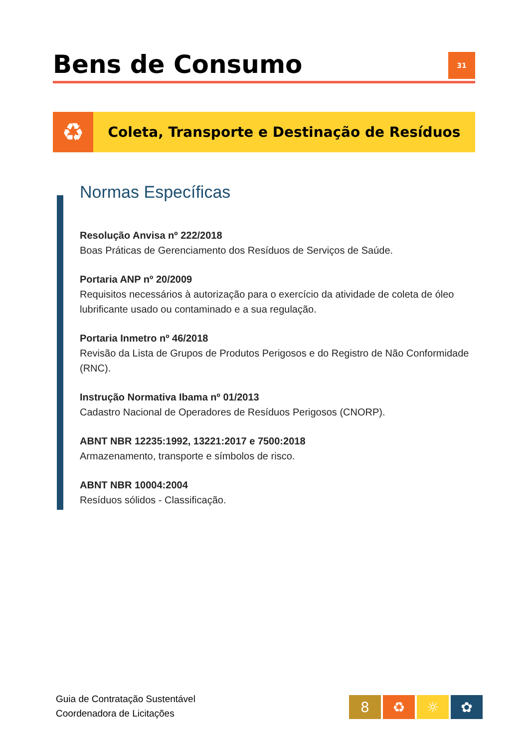Bens de Consumo
31
♻
Coleta, Transporte e Destinação de Resíduos
Normas Específicas
Resolução Anvisa nº 222/2018
Boas Práticas de Gerenciamento dos Resíduos de Serviços de Saúde.
Portaria ANP nº 20/2009
Requisitos necessários à autorização para o exercício da atividade de coleta de óleo lubrificante usado ou contaminado e a sua regulação.
Portaria Inmetro nº 46/2018
Revisão da Lista de Grupos de Produtos Perigosos e do Registro de Não Conformidade (RNC).
Instrução Normativa Ibama nº 01/2013
Cadastro Nacional de Operadores de Resíduos Perigosos (CNORP).
ABNT NBR 12235:1992, 13221:2017 e 7500:2018
Armazenamento, transporte e símbolos de risco.
ABNT NBR 10004:2004
Resíduos sólidos - Classificação.
Guia de Contratação Sustentável
Coordenadora de Licitações
8 ♻ ☼ ✿